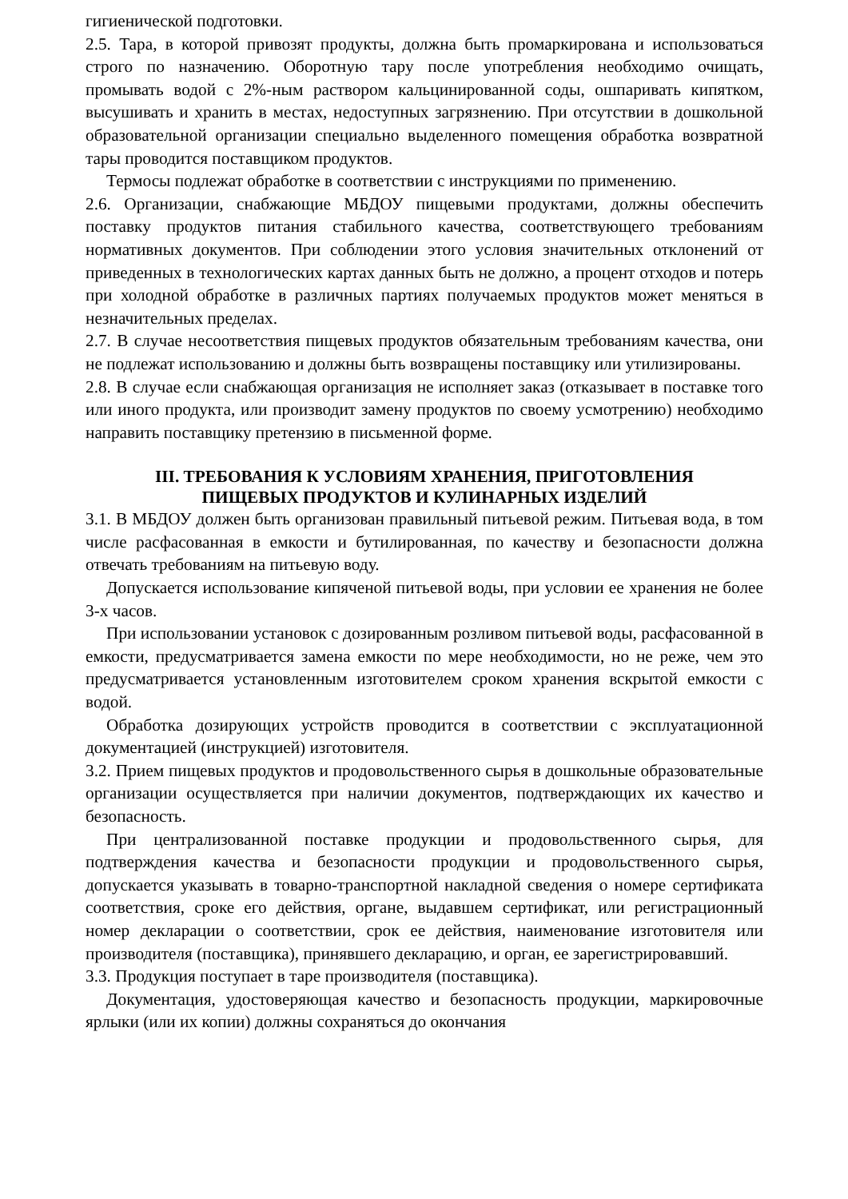гигиенической подготовки.
2.5. Тара, в которой привозят продукты, должна быть промаркирована и использоваться строго по назначению. Оборотную тару после употребления необходимо очищать, промывать водой с 2%-ным раствором кальцинированной соды, ошпаривать кипятком, высушивать и хранить в местах, недоступных загрязнению. При отсутствии в дошкольной образовательной организации специально выделенного помещения обработка возвратной тары проводится поставщиком продуктов.
Термосы подлежат обработке в соответствии с инструкциями по применению.
2.6. Организации, снабжающие МБДОУ пищевыми продуктами, должны обеспечить поставку продуктов питания стабильного качества, соответствующего требованиям нормативных документов. При соблюдении этого условия значительных отклонений от приведенных в технологических картах данных быть не должно, а процент отходов и потерь при холодной обработке в различных партиях получаемых продуктов может меняться в незначительных пределах.
2.7. В случае несоответствия пищевых продуктов обязательным требованиям качества, они не подлежат использованию и должны быть возвращены поставщику или утилизированы.
2.8. В случае если снабжающая организация не исполняет заказ (отказывает в поставке того или иного продукта, или производит замену продуктов по своему усмотрению) необходимо направить поставщику претензию в письменной форме.
III. ТРЕБОВАНИЯ К УСЛОВИЯМ ХРАНЕНИЯ, ПРИГОТОВЛЕНИЯ
ПИЩЕВЫХ ПРОДУКТОВ И КУЛИНАРНЫХ ИЗДЕЛИЙ
3.1. В МБДОУ должен быть организован правильный питьевой режим. Питьевая вода, в том числе расфасованная в емкости и бутилированная, по качеству и безопасности должна отвечать требованиям на питьевую воду.
Допускается использование кипяченой питьевой воды, при условии ее хранения не более 3-х часов.
При использовании установок с дозированным розливом питьевой воды, расфасованной в емкости, предусматривается замена емкости по мере необходимости, но не реже, чем это предусматривается установленным изготовителем сроком хранения вскрытой емкости с водой.
Обработка дозирующих устройств проводится в соответствии с эксплуатационной документацией (инструкцией) изготовителя.
3.2. Прием пищевых продуктов и продовольственного сырья в дошкольные образовательные организации осуществляется при наличии документов, подтверждающих их качество и безопасность.
При централизованной поставке продукции и продовольственного сырья, для подтверждения качества и безопасности продукции и продовольственного сырья, допускается указывать в товарно-транспортной накладной сведения о номере сертификата соответствия, сроке его действия, органе, выдавшем сертификат, или регистрационный номер декларации о соответствии, срок ее действия, наименование изготовителя или производителя (поставщика), принявшего декларацию, и орган, ее зарегистрировавший.
3.3. Продукция поступает в таре производителя (поставщика).
Документация, удостоверяющая качество и безопасность продукции, маркировочные ярлыки (или их копии) должны сохраняться до окончания